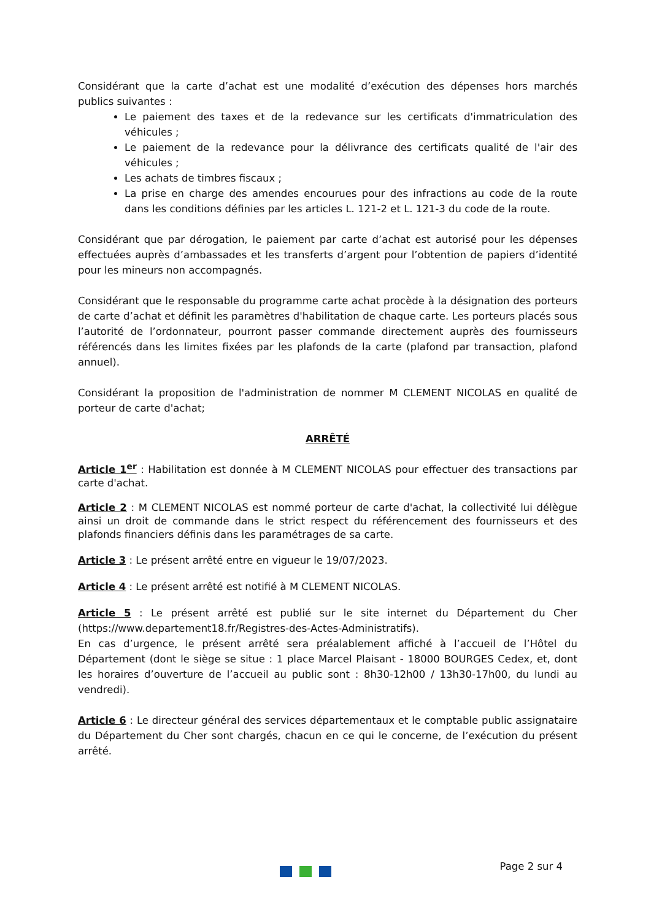Considérant que la carte d’achat est une modalité d’exécution des dépenses hors marchés publics suivantes :
Le paiement des taxes et de la redevance sur les certificats d'immatriculation des véhicules ;
Le paiement de la redevance pour la délivrance des certificats qualité de l'air des véhicules ;
Les achats de timbres fiscaux ;
La prise en charge des amendes encourues pour des infractions au code de la route dans les conditions définies par les articles L. 121-2 et L. 121-3 du code de la route.
Considérant que par dérogation, le paiement par carte d’achat est autorisé pour les dépenses effectuées auprès d’ambassades et les transferts d’argent pour l’obtention de papiers d’identité pour les mineurs non accompagnés.
Considérant que le responsable du programme carte achat procède à la désignation des porteurs de carte d’achat et définit les paramètres d'habilitation de chaque carte. Les porteurs placés sous l’autorité de l’ordonnateur, pourront passer commande directement auprès des fournisseurs référencés dans les limites fixées par les plafonds de la carte (plafond par transaction, plafond annuel).
Considérant la proposition de l'administration de nommer M CLEMENT NICOLAS en qualité de porteur de carte d'achat;
ARRÊTÉ
Article 1<sup>er</sup> : Habilitation est donnée à M CLEMENT NICOLAS pour effectuer des transactions par carte d'achat.
Article 2 : M CLEMENT NICOLAS est nommé porteur de carte d'achat, la collectivité lui délègue ainsi un droit de commande dans le strict respect du référencement des fournisseurs et des plafonds financiers définis dans les paramétrages de sa carte.
Article 3 : Le présent arrêté entre en vigueur le 19/07/2023.
Article 4 : Le présent arrêté est notifié à M CLEMENT NICOLAS.
Article 5 : Le présent arrêté est publié sur le site internet du Département du Cher (https://www.departement18.fr/Registres-des-Actes-Administratifs).
En cas d’urgence, le présent arrêté sera préalablement affiché à l’accueil de l’Hôtel du Département (dont le siège se situe : 1 place Marcel Plaisant - 18000 BOURGES Cedex, et, dont les horaires d’ouverture de l’accueil au public sont : 8h30-12h00 / 13h30-17h00, du lundi au vendredi).
Article 6 : Le directeur général des services départementaux et le comptable public assignataire du Département du Cher sont chargés, chacun en ce qui le concerne, de l’exécution du présent arrêté.
Page 2 sur 4